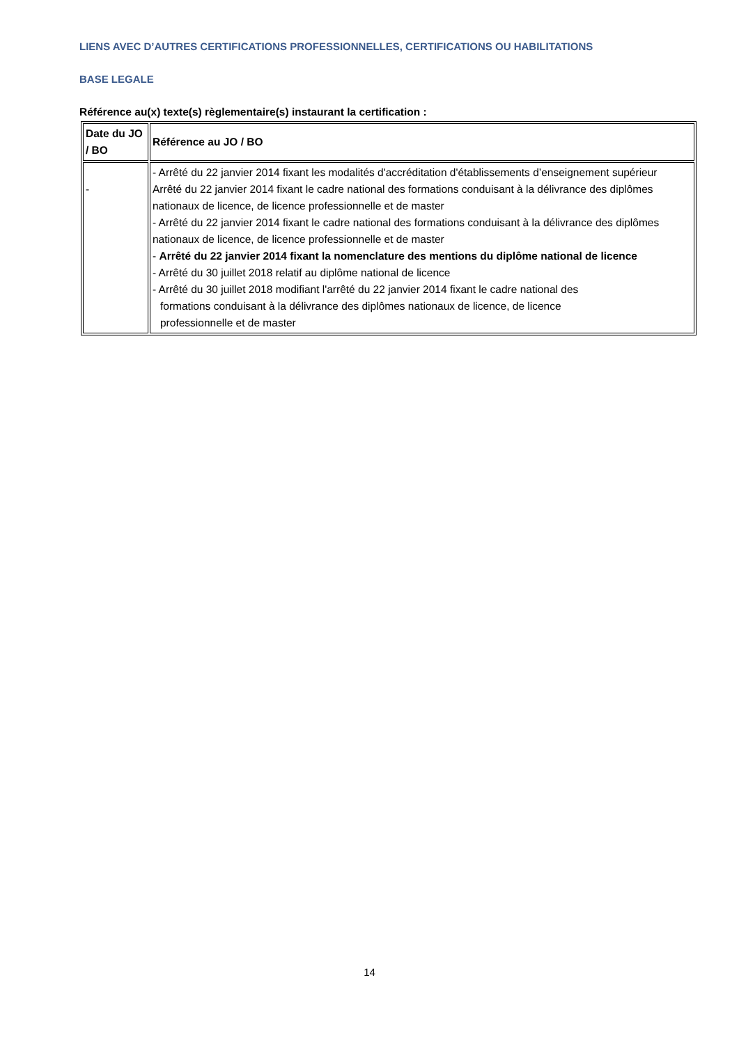LIENS AVEC D’AUTRES CERTIFICATIONS PROFESSIONNELLES, CERTIFICATIONS OU HABILITATIONS
BASE LEGALE
Référence au(x) texte(s) règlementaire(s) instaurant la certification :
| Date du JO / BO | Référence au JO / BO |
| --- | --- |
| - | - Arrêté du 22 janvier 2014 fixant les modalités d'accréditation d'établissements d’enseignement supérieur Arrêté du 22 janvier 2014 fixant le cadre national des formations conduisant à la délivrance des diplômes nationaux de licence, de licence professionnelle et de master - Arrêté du 22 janvier 2014 fixant le cadre national des formations conduisant à la délivrance des diplômes nationaux de licence, de licence professionnelle et de master - Arrêté du 22 janvier 2014 fixant la nomenclature des mentions du diplôme national de licence - Arrêté du 30 juillet 2018 relatif au diplôme national de licence - Arrêté du 30 juillet 2018 modifiant l'arrêté du 22 janvier 2014 fixant le cadre national des formations conduisant à la délivrance des diplômes nationaux de licence, de licence professionnelle et de master |
14